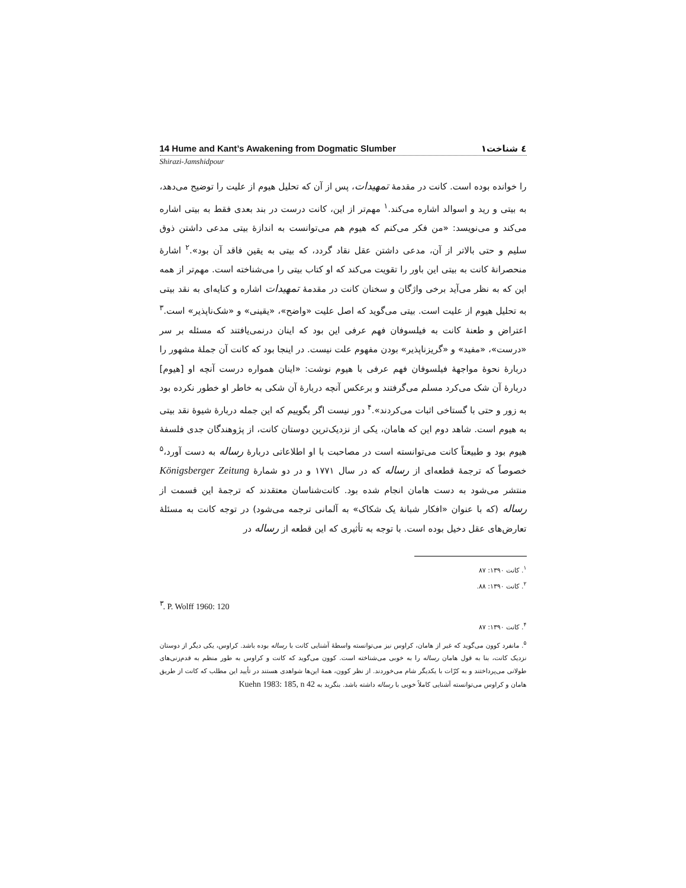14 Hume and Kant’s Awakening from Dogmatic Slumber ۱٤ شناخت
Shirazi-Jamshidpour
را خوانده بوده است. کانت در مقدمهٔ تمهیدات، پس از آن که تحلیل هیوم از علیت را توضیح می‌دهد، به بیتی و رید و اسوالد اشاره می‌کند.<sup>۱</sup> مهم‌تر از این، کانت درست در بند بعدی فقط به بیتی اشاره می‌کند و می‌نویسد: «من فکر می‌کنم که هیوم هم می‌توانست به اندازهٔ بیتی مدعی داشتن ذوق سلیم و حتی بالاتر از آن، مدعی داشتن عقل نقاد گردد، که بیتی به یقین فاقد آن بود».<sup>۲</sup> اشارهٔ منحصرانهٔ کانت به بیتی این باور را تقویت می‌کند که او کتاب بیتی را می‌شناخته است. مهم‌تر از همه این که به نظر می‌آید برخی واژگان و سخنان کانت در مقدمهٔ تمهیدات اشاره و کنایه‌ای به نقد بیتی به تحلیل هیوم از علیت است. بیتی می‌گوید که اصل علیت «واضح»، «یقینی» و «شک‌ناپذیر» است.<sup>۳</sup> اعتراض و طعنهٔ کانت به فیلسوفان فهم عرفی این بود که اینان درنمی‌یافتند که مسئله بر سر «درست»، «مفید» و «گریزناپذیر» بودن مفهوم علت نیست. در اینجا بود که کانت آن جملهٔ مشهور را دربارهٔ نحوهٔ مواجههٔ فیلسوفان فهم عرفی با هیوم نوشت: «اینان همواره درست آنچه او [هیوم] دربارهٔ آن شک می‌کرد مسلم می‌گرفتند و برعکس آنچه دربارهٔ آن شکی به خاطر او خطور نکرده بود به زور و حتی با گستاخی اثبات می‌کردند».<sup>۴</sup> دور نیست اگر بگوییم که این جمله دربارهٔ شیوهٔ نقد بیتی به هیوم است. شاهد دوم این که هامان، یکی از نزدیک‌ترین دوستان کانت، از پژوهندگان جدی فلسفهٔ هیوم بود و طبیعتاً کانت می‌توانسته است در مصاحبت با او اطلاعاتی دربارهٔ رساله به دست آورد،<sup>۵</sup> خصوصاً که ترجمهٔ قطعه‌ای از رساله که در سال ۱۷۷۱ و در دو شمارهٔ Königsberger Zeitung منتشر می‌شود به دست هامان انجام شده بود. کانت‌شناسان معتقدند که ترجمهٔ این قسمت از رساله (که با عنوان «افکار شبانهٔ یک شکاک» به آلمانی ترجمه می‌شود) در توجه کانت به مسئلهٔ تعارض‌های عقل دخیل بوده است. با توجه به تأثیری که این قطعه از رساله در
<sup>۱</sup>. کانت ۱۳۹۰: ۸۷
<sup>۲</sup>. کانت ۱۳۹۰: ۸۸.
<sup>۳</sup>. P. Wolff 1960: 120
<sup>۴</sup>. کانت ۱۳۹۰: ۸۷
<sup>۵</sup>. مانفرد کوون می‌گوید که غیر از هامان، کراوس نیز می‌توانسته واسطهٔ آشنایی کانت با رساله بوده باشد. کراوس، یکی دیگر از دوستان نزدیک کانت، بنا به قول هامان رساله را به خوبی می‌شناخته است. کوون می‌گوید که کانت و کراوس به طور منظم به قدم‌زنی‌های طولانی می‌پرداختند و به کرّات با یکدیگر شام می‌خوردند. از نظر کوون، همهٔ این‌ها شواهدی هستند در تأیید این مطلب که کانت از طریق هامان و کراوس می‌توانسته آشنایی کاملاً خوبی با رساله داشته باشد. بنگرید به Kuehn 1983: 185, n 42